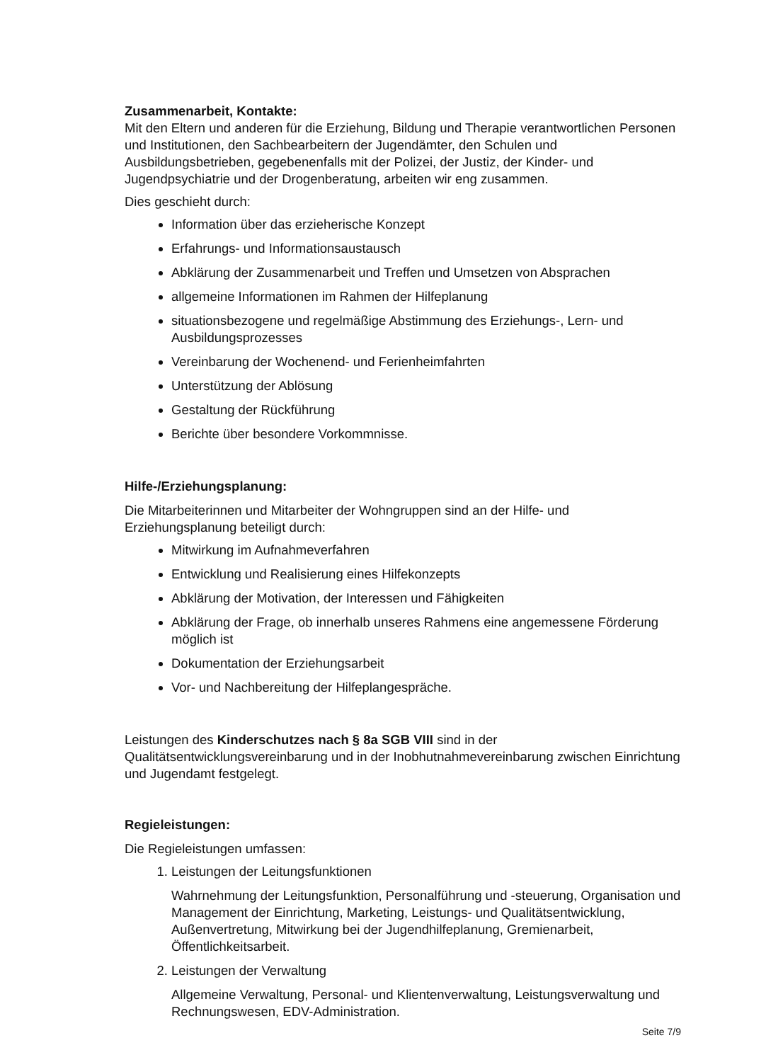Zusammenarbeit, Kontakte:
Mit den Eltern und anderen für die Erziehung, Bildung und Therapie verantwortlichen Personen und Institutionen, den Sachbearbeitern der Jugendämter, den Schulen und Ausbildungsbetrieben, gegebenenfalls mit der Polizei, der Justiz, der Kinder- und Jugendpsychiatrie und der Drogenberatung, arbeiten wir eng zusammen.
Dies geschieht durch:
Information über das erzieherische Konzept
Erfahrungs- und Informationsaustausch
Abklärung der Zusammenarbeit und Treffen und Umsetzen von Absprachen
allgemeine Informationen im Rahmen der Hilfeplanung
situationsbezogene und regelmäßige Abstimmung des Erziehungs-, Lern- und Ausbildungsprozesses
Vereinbarung der Wochenend- und Ferienheimfahrten
Unterstützung der Ablösung
Gestaltung der Rückführung
Berichte über besondere Vorkommnisse.
Hilfe-/Erziehungsplanung:
Die Mitarbeiterinnen und Mitarbeiter der Wohngruppen sind an der Hilfe- und Erziehungsplanung beteiligt durch:
Mitwirkung im Aufnahmeverfahren
Entwicklung und Realisierung eines Hilfekonzepts
Abklärung der Motivation, der Interessen und Fähigkeiten
Abklärung der Frage, ob innerhalb unseres Rahmens eine angemessene Förderung möglich ist
Dokumentation der Erziehungsarbeit
Vor- und Nachbereitung der Hilfeplangespräche.
Leistungen des Kinderschutzes nach § 8a SGB VIII sind in der Qualitätsentwicklungsvereinbarung und in der Inobhutnahmevereinbarung zwischen Einrichtung und Jugendamt festgelegt.
Regieleistungen:
Die Regieleistungen umfassen:
1. Leistungen der Leitungsfunktionen
Wahrnehmung der Leitungsfunktion, Personalführung und -steuerung, Organisation und Management der Einrichtung, Marketing, Leistungs- und Qualitätsentwicklung, Außenvertretung, Mitwirkung bei der Jugendhilfeplanung, Gremienarbeit, Öffentlichkeitsarbeit.
2. Leistungen der Verwaltung
Allgemeine Verwaltung, Personal- und Klientenverwaltung, Leistungsverwaltung und Rechnungswesen, EDV-Administration.
Seite 7/9